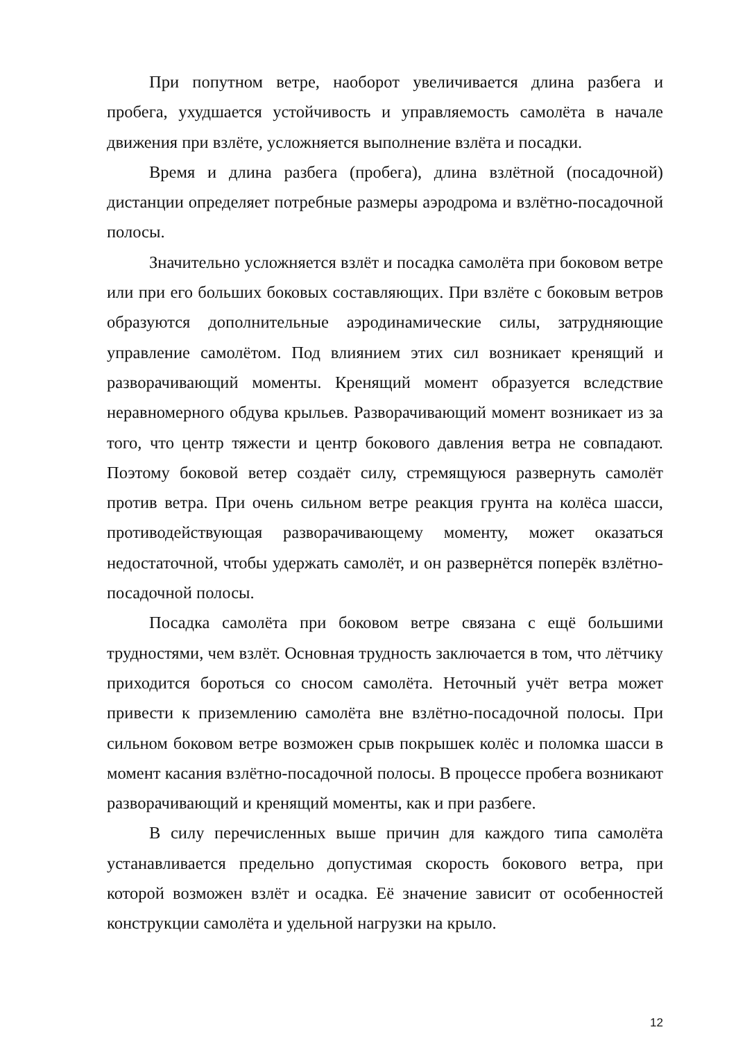При попутном ветре, наоборот увеличивается длина разбега и пробега, ухудшается устойчивость и управляемость самолёта в начале движения при взлёте, усложняется выполнение взлёта и посадки.
Время и длина разбега (пробега), длина взлётной (посадочной) дистанции определяет потребные размеры аэродрома и взлётно-посадочной полосы.
Значительно усложняется взлёт и посадка самолёта при боковом ветре или при его больших боковых составляющих. При взлёте с боковым ветров образуются дополнительные аэродинамические силы, затрудняющие управление самолётом. Под влиянием этих сил возникает кренящий и разворачивающий моменты. Кренящий момент образуется вследствие неравномерного обдува крыльев. Разворачивающий момент возникает из за того, что центр тяжести и центр бокового давления ветра не совпадают. Поэтому боковой ветер создаёт силу, стремящуюся развернуть самолёт против ветра. При очень сильном ветре реакция грунта на колёса шасси, противодействующая разворачивающему моменту, может оказаться недостаточной, чтобы удержать самолёт, и он развернётся поперёк взлётно-посадочной полосы.
Посадка самолёта при боковом ветре связана с ещё большими трудностями, чем взлёт. Основная трудность заключается в том, что лётчику приходится бороться со сносом самолёта. Неточный учёт ветра может привести к приземлению самолёта вне взлётно-посадочной полосы. При сильном боковом ветре возможен срыв покрышек колёс и поломка шасси в момент касания взлётно-посадочной полосы. В процессе пробега возникают разворачивающий и кренящий моменты, как и при разбеге.
В силу перечисленных выше причин для каждого типа самолёта устанавливается предельно допустимая скорость бокового ветра, при которой возможен взлёт и осадка. Её значение зависит от особенностей конструкции самолёта и удельной нагрузки на крыло.
12